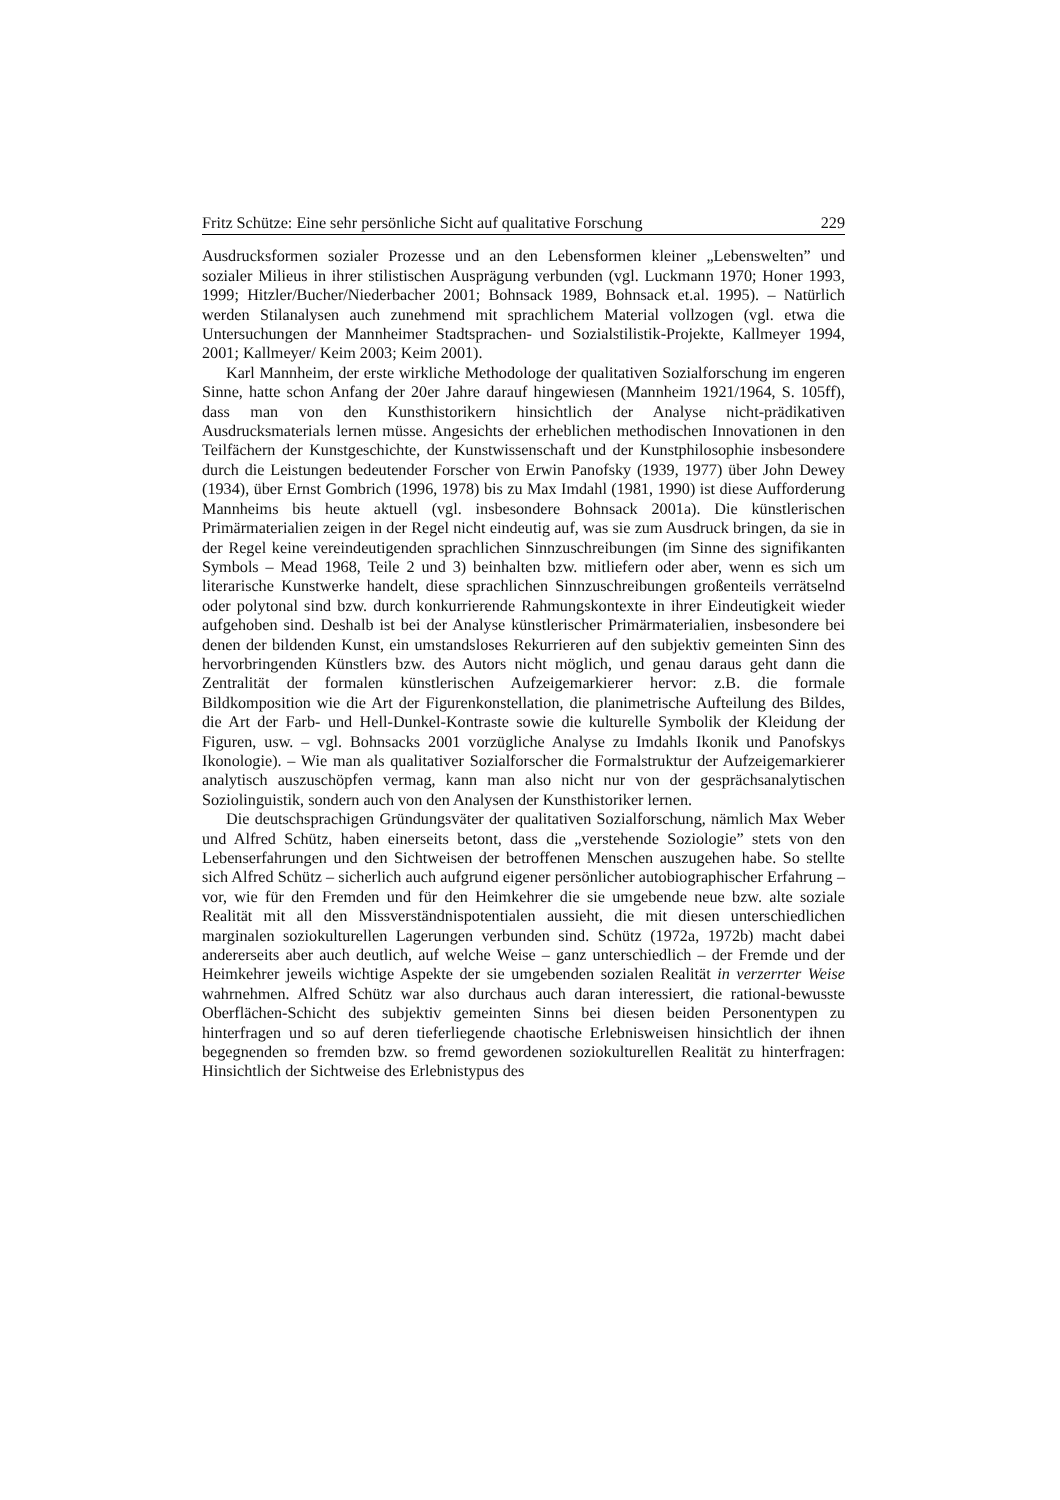Fritz Schütze: Eine sehr persönliche Sicht auf qualitative Forschung 229
Ausdrucksformen sozialer Prozesse und an den Lebensformen kleiner „Lebenswelten” und sozialer Milieus in ihrer stilistischen Ausprägung verbunden (vgl. Luckmann 1970; Honer 1993, 1999; Hitzler/Bucher/Niederbacher 2001; Bohnsack 1989, Bohnsack et.al. 1995). – Natürlich werden Stilanalysen auch zunehmend mit sprachlichem Material vollzogen (vgl. etwa die Untersuchungen der Mannheimer Stadtsprachen- und Sozialstilistik-Projekte, Kallmeyer 1994, 2001; Kallmeyer/ Keim 2003; Keim 2001).
Karl Mannheim, der erste wirkliche Methodologe der qualitativen Sozialforschung im engeren Sinne, hatte schon Anfang der 20er Jahre darauf hingewiesen (Mannheim 1921/1964, S. 105ff), dass man von den Kunsthistorikern hinsichtlich der Analyse nicht-prädikativen Ausdrucksmaterials lernen müsse. Angesichts der erheblichen methodischen Innovationen in den Teilfächern der Kunstgeschichte, der Kunstwissenschaft und der Kunstphilosophie insbesondere durch die Leistungen bedeutender Forscher von Erwin Panofsky (1939, 1977) über John Dewey (1934), über Ernst Gombrich (1996, 1978) bis zu Max Imdahl (1981, 1990) ist diese Aufforderung Mannheims bis heute aktuell (vgl. insbesondere Bohnsack 2001a). Die künstlerischen Primärmaterialien zeigen in der Regel nicht eindeutig auf, was sie zum Ausdruck bringen, da sie in der Regel keine vereindeutigenden sprachlichen Sinnzuschreibungen (im Sinne des signifikanten Symbols – Mead 1968, Teile 2 und 3) beinhalten bzw. mitliefern oder aber, wenn es sich um literarische Kunstwerke handelt, diese sprachlichen Sinnzuschreibungen großenteils verrätselnd oder polytonal sind bzw. durch konkurrierende Rahmungskontexte in ihrer Eindeutigkeit wieder aufgehoben sind. Deshalb ist bei der Analyse künstlerischer Primärmaterialien, insbesondere bei denen der bildenden Kunst, ein umstandsloses Rekurrieren auf den subjektiv gemeinten Sinn des hervorbringenden Künstlers bzw. des Autors nicht möglich, und genau daraus geht dann die Zentralität der formalen künstlerischen Aufzeigemarkierer hervor: z.B. die formale Bildkomposition wie die Art der Figurenkonstellation, die planimetrische Aufteilung des Bildes, die Art der Farb- und Hell-Dunkel-Kontraste sowie die kulturelle Symbolik der Kleidung der Figuren, usw. – vgl. Bohnsacks 2001 vorzügliche Analyse zu Imdahls Ikonik und Panofskys Ikonologie). – Wie man als qualitativer Sozialforscher die Formalstruktur der Aufzeigemarkierer analytisch auszuschöpfen vermag, kann man also nicht nur von der gesprächsanalytischen Soziolinguistik, sondern auch von den Analysen der Kunsthistoriker lernen.
Die deutschsprachigen Gründungsväter der qualitativen Sozialforschung, nämlich Max Weber und Alfred Schütz, haben einerseits betont, dass die „verstehende Soziologie” stets von den Lebenserfahrungen und den Sichtweisen der betroffenen Menschen auszugehen habe. So stellte sich Alfred Schütz – sicherlich auch aufgrund eigener persönlicher autobiographischer Erfahrung – vor, wie für den Fremden und für den Heimkehrer die sie umgebende neue bzw. alte soziale Realität mit all den Missverständnispotentialen aussieht, die mit diesen unterschiedlichen marginalen soziokulturellen Lagerungen verbunden sind. Schütz (1972a, 1972b) macht dabei andererseits aber auch deutlich, auf welche Weise – ganz unterschiedlich – der Fremde und der Heimkehrer jeweils wichtige Aspekte der sie umgebenden sozialen Realität in verzerrter Weise wahrnehmen. Alfred Schütz war also durchaus auch daran interessiert, die rational-bewusste Oberflächen-Schicht des subjektiv gemeinten Sinns bei diesen beiden Personentypen zu hinterfragen und so auf deren tieferliegende chaotische Erlebnisweisen hinsichtlich der ihnen begegnenden so fremden bzw. so fremd gewordenen soziokulturellen Realität zu hinterfragen: Hinsichtlich der Sichtweise des Erlebnistypus des